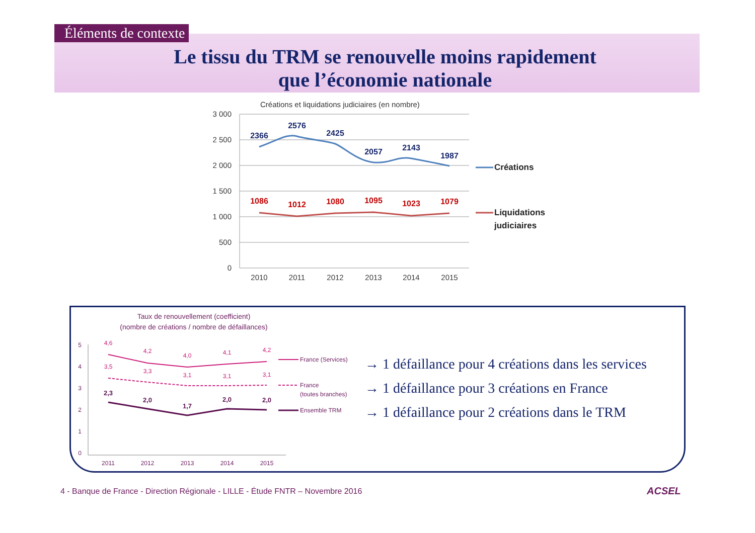Éléments de contexte
Le tissu du TRM se renouvelle moins rapidement
que l’économie nationale
Créations et liquidations judiciaires (en nombre)
3 000
2 500
2 000
1 500
1 000
500
0
2010
2011
2012
2013
2014
2015
2366
2576
2425
2057
2143
1987
1086
1012
1080
1095
1023
1079
Créations
Liquidations
judiciaires
Taux de renouvellement (coefficient)
(nombre de créations / nombre de défaillances)
5
4
3
2
1
0
2011
2012
2013
2014
2015
4,6
4,2
4,0
4,1
4,2
3,5
3,3
3,1
3,1
3,1
2,3
2,0
1,7
2,0
2,0
France (Services)
France
(toutes branches)
Ensemble TRM
→ 1 défaillance pour 4 créations dans les services
→ 1 défaillance pour 3 créations en France
→ 1 défaillance pour 2 créations dans le TRM
4 - Banque de France - Direction Régionale - LILLE - Étude FNTR – Novembre 2016
ACSEL